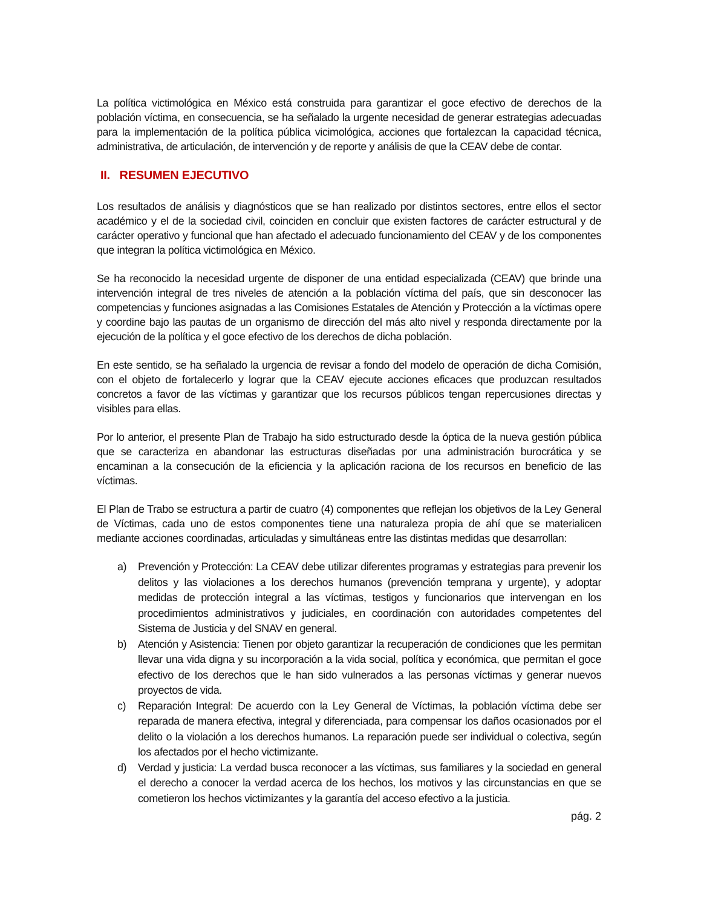La política victimológica en México está construida para garantizar el goce efectivo de derechos de la población víctima, en consecuencia, se ha señalado la urgente necesidad de generar estrategias adecuadas para la implementación de la política pública vicimológica, acciones que fortalezcan la capacidad técnica, administrativa, de articulación, de intervención y de reporte y análisis de que la CEAV debe de contar.
II. RESUMEN EJECUTIVO
Los resultados de análisis y diagnósticos que se han realizado por distintos sectores, entre ellos el sector académico y el de la sociedad civil, coinciden en concluir que existen factores de carácter estructural y de carácter operativo y funcional que han afectado el adecuado funcionamiento del CEAV y de los componentes que integran la política victimológica en México.
Se ha reconocido la necesidad urgente de disponer de una entidad especializada (CEAV) que brinde una intervención integral de tres niveles de atención a la población víctima del país, que sin desconocer las competencias y funciones asignadas a las Comisiones Estatales de Atención y Protección a la víctimas opere y coordine bajo las pautas de un organismo de dirección del más alto nivel y responda directamente por la ejecución de la política y el goce efectivo de los derechos de dicha población.
En este sentido, se ha señalado la urgencia de revisar a fondo del modelo de operación de dicha Comisión, con el objeto de fortalecerlo y lograr que la CEAV ejecute acciones eficaces que produzcan resultados concretos a favor de las víctimas y garantizar que los recursos públicos tengan repercusiones directas y visibles para ellas.
Por lo anterior, el presente Plan de Trabajo ha sido estructurado desde la óptica de la nueva gestión pública que se caracteriza en abandonar las estructuras diseñadas por una administración burocrática y se encaminan a la consecución de la eficiencia y la aplicación raciona de los recursos en beneficio de las víctimas.
El Plan de Trabo se estructura a partir de cuatro (4) componentes que reflejan los objetivos de la Ley General de Víctimas, cada uno de estos componentes tiene una naturaleza propia de ahí que se materialicen mediante acciones coordinadas, articuladas y simultáneas entre las distintas medidas que desarrollan:
a) Prevención y Protección: La CEAV debe utilizar diferentes programas y estrategias para prevenir los delitos y las violaciones a los derechos humanos (prevención temprana y urgente), y adoptar medidas de protección integral a las víctimas, testigos y funcionarios que intervengan en los procedimientos administrativos y judiciales, en coordinación con autoridades competentes del Sistema de Justicia y del SNAV en general.
b) Atención y Asistencia: Tienen por objeto garantizar la recuperación de condiciones que les permitan llevar una vida digna y su incorporación a la vida social, política y económica, que permitan el goce efectivo de los derechos que le han sido vulnerados a las personas víctimas y generar nuevos proyectos de vida.
c) Reparación Integral: De acuerdo con la Ley General de Víctimas, la población víctima debe ser reparada de manera efectiva, integral y diferenciada, para compensar los daños ocasionados por el delito o la violación a los derechos humanos. La reparación puede ser individual o colectiva, según los afectados por el hecho victimizante.
d) Verdad y justicia: La verdad busca reconocer a las víctimas, sus familiares y la sociedad en general el derecho a conocer la verdad acerca de los hechos, los motivos y las circunstancias en que se cometieron los hechos victimizantes y la garantía del acceso efectivo a la justicia.
pág. 2